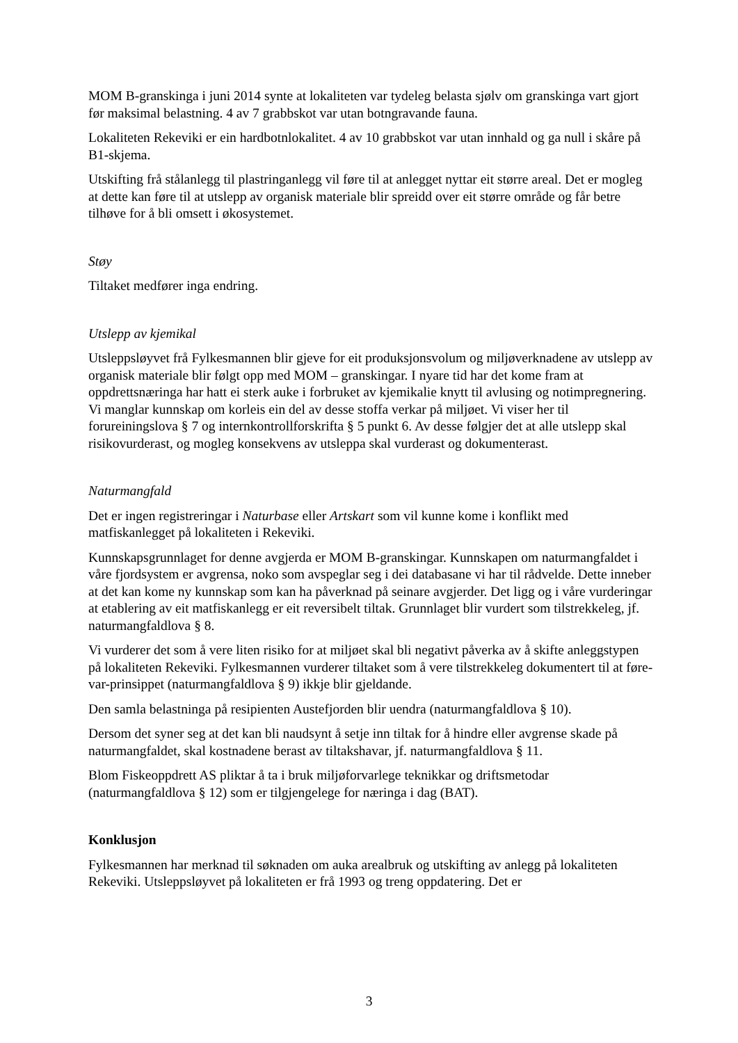MOM B-granskinga i juni 2014 synte at lokaliteten var tydeleg belasta sjølv om granskinga vart gjort før maksimal belastning. 4 av 7 grabbskot var utan botngravande fauna.
Lokaliteten Rekeviki er ein hardbotnlokalitet. 4 av 10 grabbskot var utan innhald og ga null i skåre på B1-skjema.
Utskifting frå stålanlegg til plastringanlegg vil føre til at anlegget nyttar eit større areal. Det er mogleg at dette kan føre til at utslepp av organisk materiale blir spreidd over eit større område og får betre tilhøve for å bli omsett i økosystemet.
Støy
Tiltaket medfører inga endring.
Utslepp av kjemikal
Utsleppsløyvet frå Fylkesmannen blir gjeve for eit produksjonsvolum og miljøverknadene av utslepp av organisk materiale blir følgt opp med MOM – granskingar. I nyare tid har det kome fram at oppdrettsnæringa har hatt ei sterk auke i forbruket av kjemikalie knytt til avlusing og notimpregnering. Vi manglar kunnskap om korleis ein del av desse stoffa verkar på miljøet. Vi viser her til forureiningslova § 7 og internkontrollforskrifta § 5 punkt 6. Av desse følgjer det at alle utslepp skal risikovurderast, og mogleg konsekvens av utsleppa skal vurderast og dokumenterast.
Naturmangfald
Det er ingen registreringar i Naturbase eller Artskart som vil kunne kome i konflikt med matfiskanlegget på lokaliteten i Rekeviki.
Kunnskapsgrunnlaget for denne avgjerda er MOM B-granskingar. Kunnskapen om naturmangfaldet i våre fjordsystem er avgrensa, noko som avspeglar seg i dei databasane vi har til rådvelde. Dette inneber at det kan kome ny kunnskap som kan ha påverknad på seinare avgjerder. Det ligg og i våre vurderingar at etablering av eit matfiskanlegg er eit reversibelt tiltak. Grunnlaget blir vurdert som tilstrekkeleg, jf. naturmangfaldlova § 8.
Vi vurderer det som å vere liten risiko for at miljøet skal bli negativt påverka av å skifte anleggstypen på lokaliteten Rekeviki. Fylkesmannen vurderer tiltaket som å vere tilstrekkeleg dokumentert til at føre-var-prinsippet (naturmangfaldlova § 9) ikkje blir gjeldande.
Den samla belastninga på resipienten Austefjorden blir uendra (naturmangfaldlova § 10).
Dersom det syner seg at det kan bli naudsynt å setje inn tiltak for å hindre eller avgrense skade på naturmangfaldet, skal kostnadene berast av tiltakshavar, jf. naturmangfaldlova § 11.
Blom Fiskeoppdrett AS pliktar å ta i bruk miljøforvarlege teknikkar og driftsmetodar (naturmangfaldlova § 12) som er tilgjengelege for næringa i dag (BAT).
Konklusjon
Fylkesmannen har merknad til søknaden om auka arealbruk og utskifting av anlegg på lokaliteten Rekeviki. Utsleppsløyvet på lokaliteten er frå 1993 og treng oppdatering. Det er
3